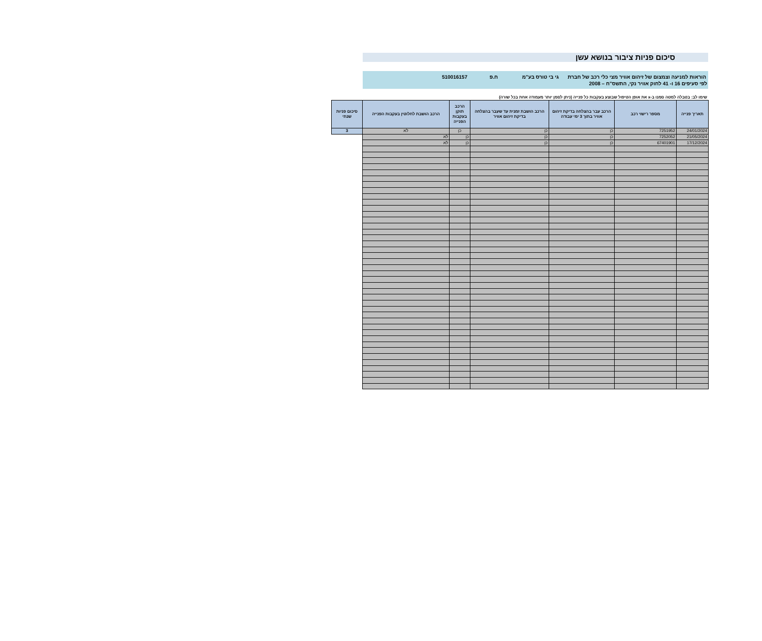סיכום פניות ציבור בנושא עשן
הוראות למניעה וצמצום של זיהום אוויר מצי כלי רכב של חברת גי בי טורס בע"מ ח.פ 510016157
לפי סעיפים 16 ו- 41 לחוק אוויר נקי, התשס"ח – 2008
שימו לב: בטבלה למטה סמנו ב-x את אופן הטיפול שבוצע בעקבות כל פנייה (ניתן לסמן יותר מעמודה אחת בכל שורה)
| תאריך פנייה | מספר רישוי רכב | הרכב עבר בהצלחה בדיקת זיהום אוויר בתוך 3 ימי עבודה | הרכב הושבת זמנית עד שעבר בהצלחה בדיקת זיהום אוויר | הרכב תוקן בעקבות הפנייה | הרכב הושבת לחלוטין בעקבות הפנייה | סיכום פניות שנתי |
| --- | --- | --- | --- | --- | --- | --- |
| 24/01/2024 | 7251952 | כן | כן | כן | לא | 3 |
| 21/05/2024 | 7252052 | כן | כן | כן | לא | |
| 17/12/2024 | 67401901 | כן | כן | כן | לא | |